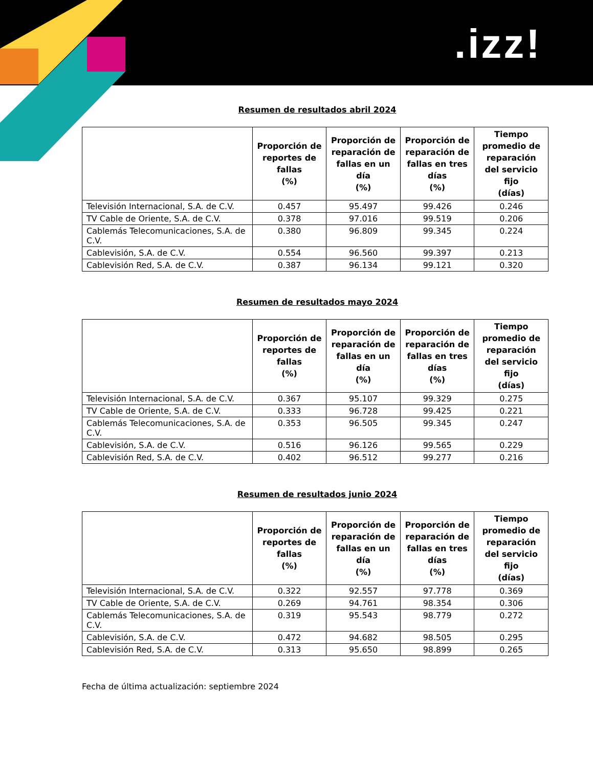.izz!
Resumen de resultados abril 2024
| | Proporción de reportes de fallas (%) | Proporción de reparación de fallas en un día (%) | Proporción de reparación de fallas en tres días (%) | Tiempo promedio de reparación del servicio fijo (días) |
| --- | --- | --- | --- | --- |
| Televisión Internacional, S.A. de C.V. | 0.457 | 95.497 | 99.426 | 0.246 |
| TV Cable de Oriente, S.A. de C.V. | 0.378 | 97.016 | 99.519 | 0.206 |
| Cablemás Telecomunicaciones, S.A. de C.V. | 0.380 | 96.809 | 99.345 | 0.224 |
| Cablevisión, S.A. de C.V. | 0.554 | 96.560 | 99.397 | 0.213 |
| Cablevisión Red, S.A. de C.V. | 0.387 | 96.134 | 99.121 | 0.320 |
Resumen de resultados mayo 2024
| | Proporción de reportes de fallas (%) | Proporción de reparación de fallas en un día (%) | Proporción de reparación de fallas en tres días (%) | Tiempo promedio de reparación del servicio fijo (días) |
| --- | --- | --- | --- | --- |
| Televisión Internacional, S.A. de C.V. | 0.367 | 95.107 | 99.329 | 0.275 |
| TV Cable de Oriente, S.A. de C.V. | 0.333 | 96.728 | 99.425 | 0.221 |
| Cablemás Telecomunicaciones, S.A. de C.V. | 0.353 | 96.505 | 99.345 | 0.247 |
| Cablevisión, S.A. de C.V. | 0.516 | 96.126 | 99.565 | 0.229 |
| Cablevisión Red, S.A. de C.V. | 0.402 | 96.512 | 99.277 | 0.216 |
Resumen de resultados junio 2024
| | Proporción de reportes de fallas (%) | Proporción de reparación de fallas en un día (%) | Proporción de reparación de fallas en tres días (%) | Tiempo promedio de reparación del servicio fijo (días) |
| --- | --- | --- | --- | --- |
| Televisión Internacional, S.A. de C.V. | 0.322 | 92.557 | 97.778 | 0.369 |
| TV Cable de Oriente, S.A. de C.V. | 0.269 | 94.761 | 98.354 | 0.306 |
| Cablemás Telecomunicaciones, S.A. de C.V. | 0.319 | 95.543 | 98.779 | 0.272 |
| Cablevisión, S.A. de C.V. | 0.472 | 94.682 | 98.505 | 0.295 |
| Cablevisión Red, S.A. de C.V. | 0.313 | 95.650 | 98.899 | 0.265 |
Fecha de última actualización: septiembre 2024